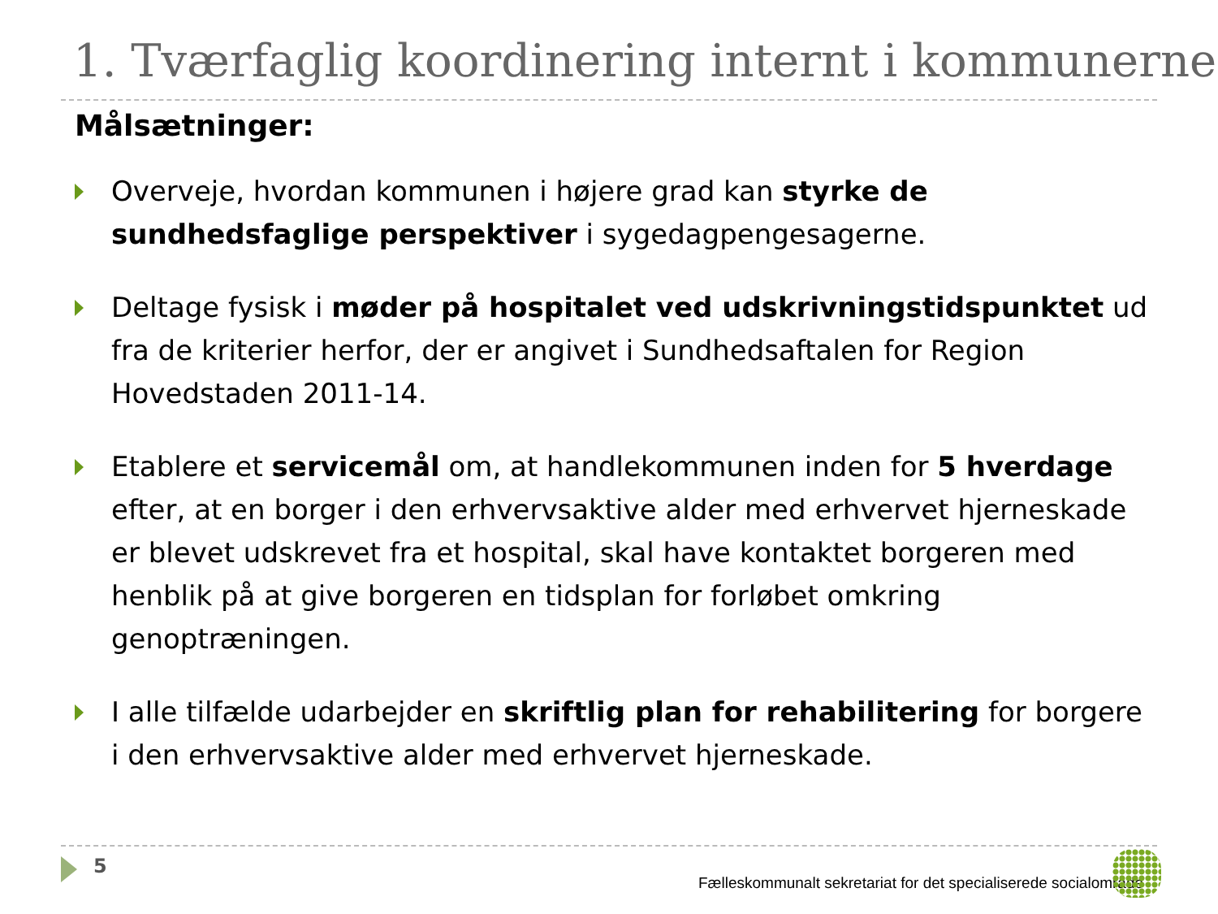1. Tværfaglig koordinering internt i kommunerne
Målsætninger:
Overveje, hvordan kommunen i højere grad kan styrke de sundhedsfaglige perspektiver i sygedagpengesagerne.
Deltage fysisk i møder på hospitalet ved udskrivningstidspunktet ud fra de kriterier herfor, der er angivet i Sundhedsaftalen for Region Hovedstaden 2011-14.
Etablere et servicemål om, at handlekommunen inden for 5 hverdage efter, at en borger i den erhvervsaktive alder med erhvervet hjerneskade er blevet udskrevet fra et hospital, skal have kontaktet borgeren med henblik på at give borgeren en tidsplan for forløbet omkring genoptræningen.
I alle tilfælde udarbejder en skriftlig plan for rehabilitering for borgere i den erhvervsaktive alder med erhvervet hjerneskade.
5
Fælleskommunalt sekretariat for det specialiserede socialområde